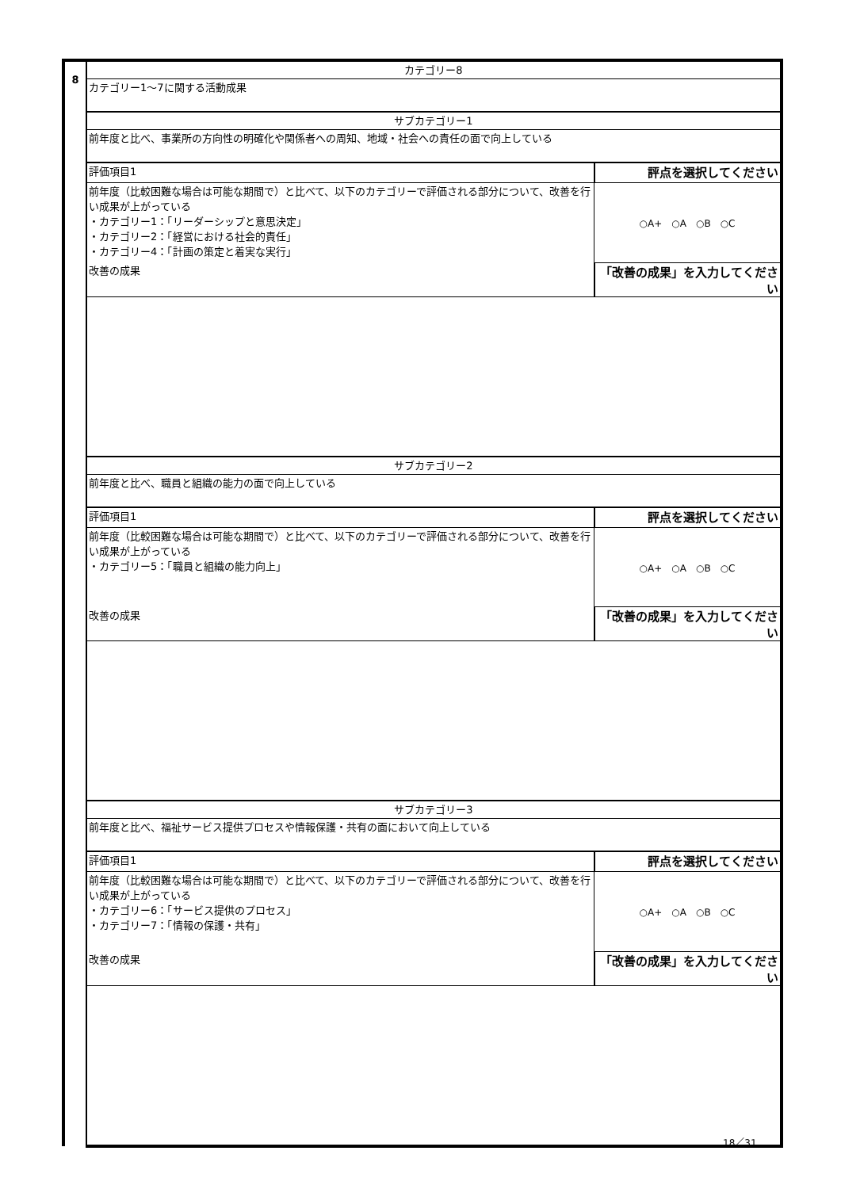| 8 | カテゴリー8 | |
| | カテゴリー1～7に関する活動成果 | |
| | サブカテゴリー1 | |
| | 前年度と比べ、事業所の方向性の明確化や関係者への周知、地域・社会への責任の面で向上している | |
| | 評価項目1 | 評点を選択してください |
| | 前年度（比較困難な場合は可能な期間で）と比べて、以下のカテゴリーで評価される部分について、改善を行い成果が上がっている ・カテゴリー1：「リーダーシップと意思決定」 ・カテゴリー2：「経営における社会的責任」 ・カテゴリー4：「計画の策定と着実な実行」 | ○A+ ○A ○B ○C |
| | 改善の成果 | 「改善の成果」を入力してください |
| | サブカテゴリー2 | |
| | 前年度と比べ、職員と組織の能力の面で向上している | |
| | 評価項目1 | 評点を選択してください |
| | 前年度（比較困難な場合は可能な期間で）と比べて、以下のカテゴリーで評価される部分について、改善を行い成果が上がっている ・カテゴリー5：「職員と組織の能力向上」 | ○A+ ○A ○B ○C |
| | 改善の成果 | 「改善の成果」を入力してください |
| | サブカテゴリー3 | |
| | 前年度と比べ、福祉サービス提供プロセスや情報保護・共有の面において向上している | |
| | 評価項目1 | 評点を選択してください |
| | 前年度（比較困難な場合は可能な期間で）と比べて、以下のカテゴリーで評価される部分について、改善を行い成果が上がっている ・カテゴリー6：「サービス提供のプロセス」 ・カテゴリー7：「情報の保護・共有」 | ○A+ ○A ○B ○C |
| | 改善の成果 | 「改善の成果」を入力してください |
18／31